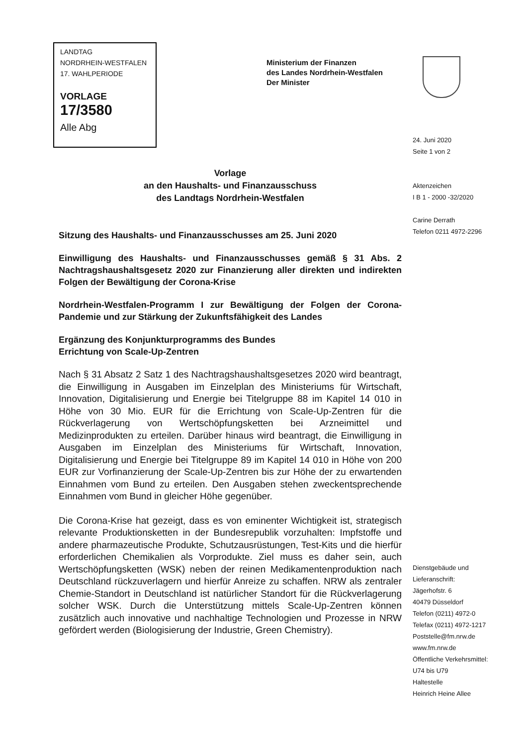LANDTAG
NORDRHEIN-WESTFALEN
17. WAHLPERIODE
VORLAGE
17/3580
Alle Abg
Ministerium der Finanzen
des Landes Nordrhein-Westfalen
Der Minister
24. Juni 2020
Seite 1 von 2
Aktenzeichen
I B 1 - 2000 -32/2020
Carine Derrath
Telefon 0211 4972-2296
Vorlage
an den Haushalts- und Finanzausschuss
des Landtags Nordrhein-Westfalen
Sitzung des Haushalts- und Finanzausschusses am 25. Juni 2020
Einwilligung des Haushalts- und Finanzausschusses gemäß § 31 Abs. 2 Nachtragshaushaltsgesetz 2020 zur Finanzierung aller direkten und indirekten Folgen der Bewältigung der Corona-Krise
Nordrhein-Westfalen-Programm I zur Bewältigung der Folgen der Corona-Pandemie und zur Stärkung der Zukunftsfähigkeit des Landes
Ergänzung des Konjunkturprogramms des Bundes
Errichtung von Scale-Up-Zentren
Nach § 31 Absatz 2 Satz 1 des Nachtragshaushaltsgesetzes 2020 wird beantragt, die Einwilligung in Ausgaben im Einzelplan des Ministeriums für Wirtschaft, Innovation, Digitalisierung und Energie bei Titelgruppe 88 im Kapitel 14 010 in Höhe von 30 Mio. EUR für die Errichtung von Scale-Up-Zentren für die Rückverlagerung von Wertschöpfungsketten bei Arzneimittel und Medizinprodukten zu erteilen. Darüber hinaus wird beantragt, die Einwilligung in Ausgaben im Einzelplan des Ministeriums für Wirtschaft, Innovation, Digitalisierung und Energie bei Titelgruppe 89 im Kapitel 14 010 in Höhe von 200 EUR zur Vorfinanzierung der Scale-Up-Zentren bis zur Höhe der zu erwartenden Einnahmen vom Bund zu erteilen. Den Ausgaben stehen zweckentsprechende Einnahmen vom Bund in gleicher Höhe gegenüber.
Die Corona-Krise hat gezeigt, dass es von eminenter Wichtigkeit ist, strategisch relevante Produktionsketten in der Bundesrepublik vorzuhalten: Impfstoffe und andere pharmazeutische Produkte, Schutzausrüstungen, Test-Kits und die hierfür erforderlichen Chemikalien als Vorprodukte. Ziel muss es daher sein, auch Wertschöpfungsketten (WSK) neben der reinen Medikamentenproduktion nach Deutschland rückzuverlagern und hierfür Anreize zu schaffen. NRW als zentraler Chemie-Standort in Deutschland ist natürlicher Standort für die Rückverlagerung solcher WSK. Durch die Unterstützung mittels Scale-Up-Zentren können zusätzlich auch innovative und nachhaltige Technologien und Prozesse in NRW gefördert werden (Biologisierung der Industrie, Green Chemistry).
Dienstgebäude und
Lieferanschrift:
Jägerhofstr. 6
40479 Düsseldorf
Telefon (0211) 4972-0
Telefax (0211) 4972-1217
Poststelle@fm.nrw.de
www.fm.nrw.de
Öffentliche Verkehrsmittel:
U74 bis U79
Haltestelle
Heinrich Heine Allee